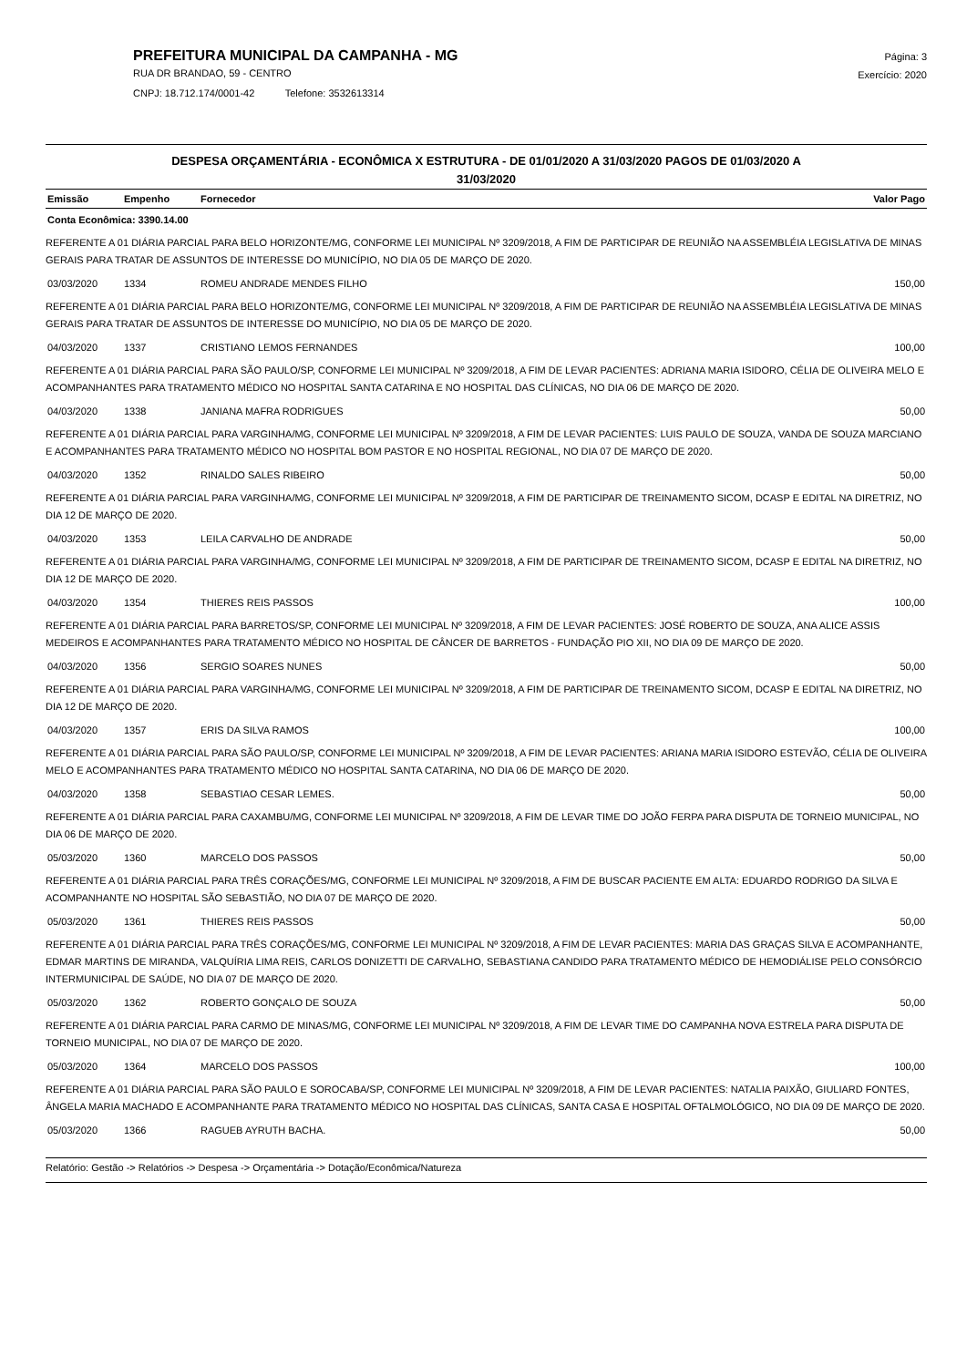PREFEITURA MUNICIPAL DA CAMPANHA - MG
RUA DR BRANDAO, 59 - CENTRO
CNPJ: 18.712.174/0001-42 Telefone: 3532613314
Página: 3
Exercício: 2020
DESPESA ORÇAMENTÁRIA - ECONÔMICA X ESTRUTURA - DE 01/01/2020 A 31/03/2020 PAGOS DE 01/03/2020 A
31/03/2020
| Emissão | Empenho | Fornecedor | Valor Pago |
| --- | --- | --- | --- |
| Conta Econômica: 3390.14.00 | | | |
| REFERENTE A 01 DIÁRIA PARCIAL PARA BELO HORIZONTE/MG, CONFORME LEI MUNICIPAL Nº 3209/2018, A FIM DE PARTICIPAR DE REUNIÃO NA ASSEMBLÉIA LEGISLATIVA DE MINAS GERAIS PARA TRATAR DE ASSUNTOS DE INTERESSE DO MUNICÍPIO, NO DIA 05 DE MARÇO DE 2020. | | | |
| 03/03/2020 | 1334 | ROMEU ANDRADE MENDES FILHO | 150,00 |
| REFERENTE A 01 DIÁRIA PARCIAL PARA BELO HORIZONTE/MG, CONFORME LEI MUNICIPAL Nº 3209/2018, A FIM DE PARTICIPAR DE REUNIÃO NA ASSEMBLÉIA LEGISLATIVA DE MINAS GERAIS PARA TRATAR DE ASSUNTOS DE INTERESSE DO MUNICÍPIO, NO DIA 05 DE MARÇO DE 2020. | | | |
| 04/03/2020 | 1337 | CRISTIANO LEMOS FERNANDES | 100,00 |
| REFERENTE A 01 DIÁRIA PARCIAL PARA SÃO PAULO/SP, CONFORME LEI MUNICIPAL Nº 3209/2018, A FIM DE LEVAR PACIENTES: ADRIANA MARIA ISIDORO, CÉLIA DE OLIVEIRA MELO E ACOMPANHANTES PARA TRATAMENTO MÉDICO NO HOSPITAL SANTA CATARINA E NO HOSPITAL DAS CLÍNICAS, NO DIA 06 DE MARÇO DE 2020. | | | |
| 04/03/2020 | 1338 | JANIANA MAFRA RODRIGUES | 50,00 |
| REFERENTE A 01 DIÁRIA PARCIAL PARA VARGINHA/MG, CONFORME LEI MUNICIPAL Nº 3209/2018, A FIM DE LEVAR PACIENTES: LUIS PAULO DE SOUZA, VANDA DE SOUZA MARCIANO E ACOMPANHANTES PARA TRATAMENTO MÉDICO NO HOSPITAL BOM PASTOR E NO HOSPITAL REGIONAL, NO DIA 07 DE MARÇO DE 2020. | | | |
| 04/03/2020 | 1352 | RINALDO SALES RIBEIRO | 50,00 |
| REFERENTE A 01 DIÁRIA PARCIAL PARA VARGINHA/MG, CONFORME LEI MUNICIPAL Nº 3209/2018, A FIM DE PARTICIPAR DE TREINAMENTO SICOM, DCASP E EDITAL NA DIRETRIZ, NO DIA 12 DE MARÇO DE 2020. | | | |
| 04/03/2020 | 1353 | LEILA CARVALHO DE ANDRADE | 50,00 |
| REFERENTE A 01 DIÁRIA PARCIAL PARA VARGINHA/MG, CONFORME LEI MUNICIPAL Nº 3209/2018, A FIM DE PARTICIPAR DE TREINAMENTO SICOM, DCASP E EDITAL NA DIRETRIZ, NO DIA 12 DE MARÇO DE 2020. | | | |
| 04/03/2020 | 1354 | THIERES REIS PASSOS | 100,00 |
| REFERENTE A 01 DIÁRIA PARCIAL PARA BARRETOS/SP, CONFORME LEI MUNICIPAL Nº 3209/2018, A FIM DE LEVAR PACIENTES: JOSÉ ROBERTO DE SOUZA, ANA ALICE ASSIS MEDEIROS E ACOMPANHANTES PARA TRATAMENTO MÉDICO NO HOSPITAL DE CÂNCER DE BARRETOS - FUNDAÇÃO PIO XII, NO DIA 09 DE MARÇO DE 2020. | | | |
| 04/03/2020 | 1356 | SERGIO SOARES NUNES | 50,00 |
| REFERENTE A 01 DIÁRIA PARCIAL PARA VARGINHA/MG, CONFORME LEI MUNICIPAL Nº 3209/2018, A FIM DE PARTICIPAR DE TREINAMENTO SICOM, DCASP E EDITAL NA DIRETRIZ, NO DIA 12 DE MARÇO DE 2020. | | | |
| 04/03/2020 | 1357 | ERIS DA SILVA RAMOS | 100,00 |
| REFERENTE A 01 DIÁRIA PARCIAL PARA SÃO PAULO/SP, CONFORME LEI MUNICIPAL Nº 3209/2018, A FIM DE LEVAR PACIENTES: ARIANA MARIA ISIDORO ESTEVÃO, CÉLIA DE OLIVEIRA MELO E ACOMPANHANTES PARA TRATAMENTO MÉDICO NO HOSPITAL SANTA CATARINA, NO DIA 06 DE MARÇO DE 2020. | | | |
| 04/03/2020 | 1358 | SEBASTIAO CESAR LEMES. | 50,00 |
| REFERENTE A 01 DIÁRIA PARCIAL PARA CAXAMBU/MG, CONFORME LEI MUNICIPAL Nº 3209/2018, A FIM DE LEVAR TIME DO JOÃO FERPA PARA DISPUTA DE TORNEIO MUNICIPAL, NO DIA 06 DE MARÇO DE 2020. | | | |
| 05/03/2020 | 1360 | MARCELO DOS PASSOS | 50,00 |
| REFERENTE A 01 DIÁRIA PARCIAL PARA TRÊS CORAÇÕES/MG, CONFORME LEI MUNICIPAL Nº 3209/2018, A FIM DE BUSCAR PACIENTE EM ALTA: EDUARDO RODRIGO DA SILVA E ACOMPANHANTE NO HOSPITAL SÃO SEBASTIÃO, NO DIA 07 DE MARÇO DE 2020. | | | |
| 05/03/2020 | 1361 | THIERES REIS PASSOS | 50,00 |
| REFERENTE A 01 DIÁRIA PARCIAL PARA TRÊS CORAÇÕES/MG, CONFORME LEI MUNICIPAL Nº 3209/2018, A FIM DE LEVAR PACIENTES: MARIA DAS GRAÇAS SILVA E ACOMPANHANTE, EDMAR MARTINS DE MIRANDA, VALQUÍRIA LIMA REIS, CARLOS DONIZETTI DE CARVALHO, SEBASTIANA CANDIDO PARA TRATAMENTO MÉDICO DE HEMODIÁLISE PELO CONSÓRCIO INTERMUNICIPAL DE SAÚDE, NO DIA 07 DE MARÇO DE 2020. | | | |
| 05/03/2020 | 1362 | ROBERTO GONÇALO DE SOUZA | 50,00 |
| REFERENTE A 01 DIÁRIA PARCIAL PARA CARMO DE MINAS/MG, CONFORME LEI MUNICIPAL Nº 3209/2018, A FIM DE LEVAR TIME DO CAMPANHA NOVA ESTRELA PARA DISPUTA DE TORNEIO MUNICIPAL, NO DIA 07 DE MARÇO DE 2020. | | | |
| 05/03/2020 | 1364 | MARCELO DOS PASSOS | 100,00 |
| REFERENTE A 01 DIÁRIA PARCIAL PARA SÃO PAULO E SOROCABA/SP, CONFORME LEI MUNICIPAL Nº 3209/2018, A FIM DE LEVAR PACIENTES: NATALIA PAIXÃO, GIULIARD FONTES, ÂNGELA MARIA MACHADO E ACOMPANHANTE PARA TRATAMENTO MÉDICO NO HOSPITAL DAS CLÍNICAS, SANTA CASA E HOSPITAL OFTALMOLÓGICO, NO DIA 09 DE MARÇO DE 2020. | | | |
| 05/03/2020 | 1366 | RAGUEB AYRUTH BACHA. | 50,00 |
Relatório: Gestão -> Relatórios -> Despesa -> Orçamentária -> Dotação/Econômica/Natureza